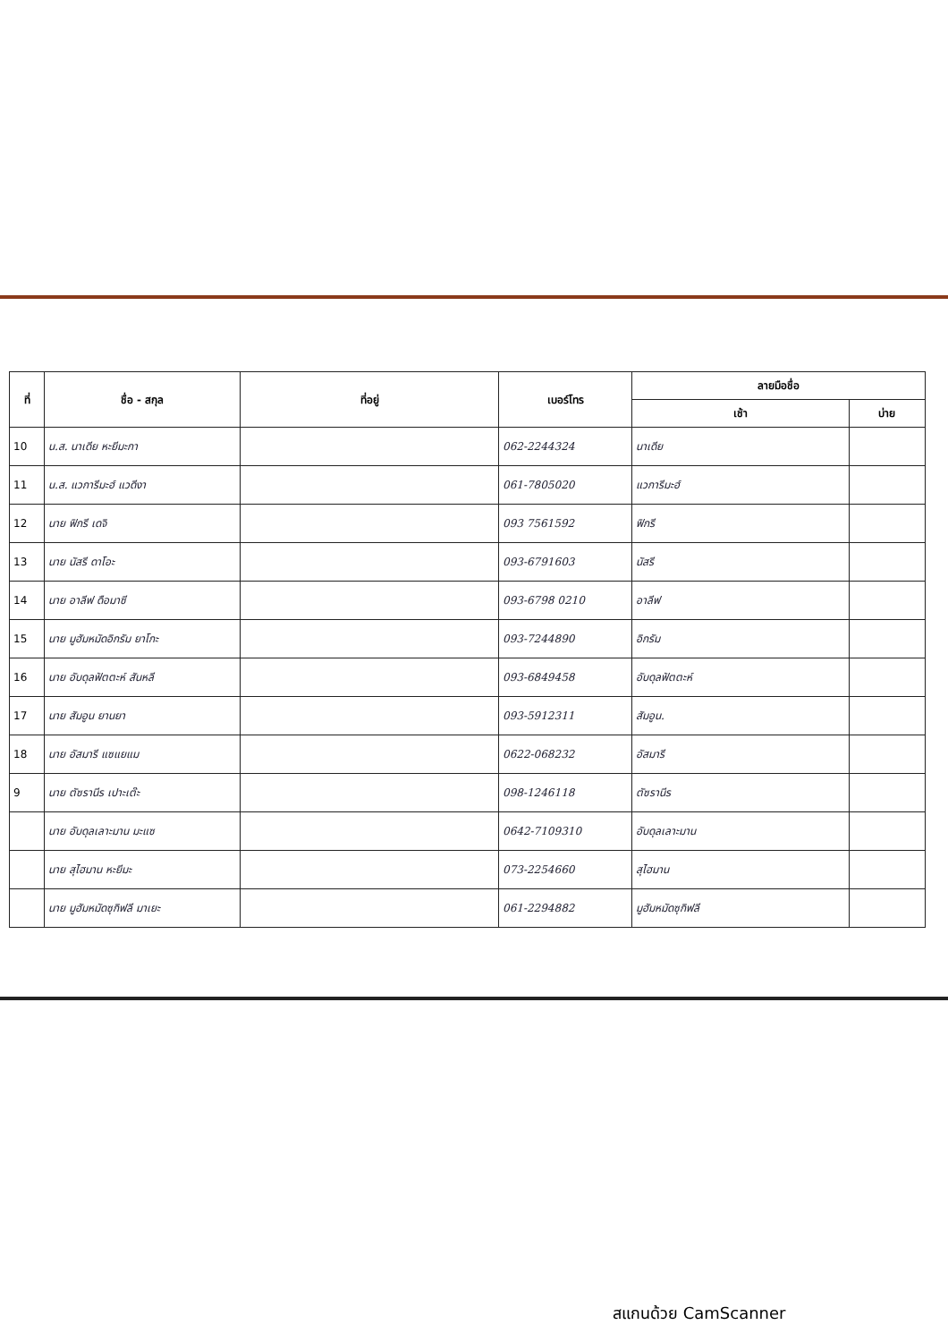| ที่ | ชื่อ - สกุล | ที่อยู่ | เบอร์โทร | ลายมือชื่อ | |
| --- | --- | --- | --- | --- | --- |
| | | | | เช้า | บ่าย |
| 10 | น.ส. นาเดีย หะยีมะกา | | 062-2244324 | นาเดีย | |
| 11 | น.ส. แวการีมะฮ์ แวดีงา | | 061-7805020 | แวการีมะฮ์ | |
| 12 | นาย ฟิกรี เดจิ | | 093 7561592 | ฟิกรี | |
| 13 | นาย นัสรี ดาโอะ | | 093-6791603 | นัสรี | |
| 14 | นาย อาลีฟ ดือมาซี | | 093-6798 0210 | อาลีฟ | |
| 15 | นาย มูฮัมหมัดอิกรัม ยาโกะ | | 093-7244890 | อิกรัม | |
| 16 | นาย อับดุลฟัตตะห์ สันหลี | | 093-6849458 | อับดุลฟัตตะห์ | |
| 17 | นาย สัมอูน ยานยา | | 093-5912311 | สัมอูน. | |
| 18 | นาย อัสมารี แซแยแม | | 0622-068232 | อัสมารี | |
| 9 | นาย ตัซรานีร เปาะเต๊ะ | | 098-1246118 | ตัซรานีร | |
| | นาย อับดุลเลาะมาน มะแซ | | 0642-7109310 | อับดุลเลาะมาน | |
| | นาย สุไฮมาน หะยีมะ | | 073-2254660 | สุไฮมาน | |
| | นาย มูฮัมหมัดซุกิฟลี มาเยะ | | 061-2294882 | มูฮัมหมัดซุกิฟลี | |
สแกนด้วย CamScanner